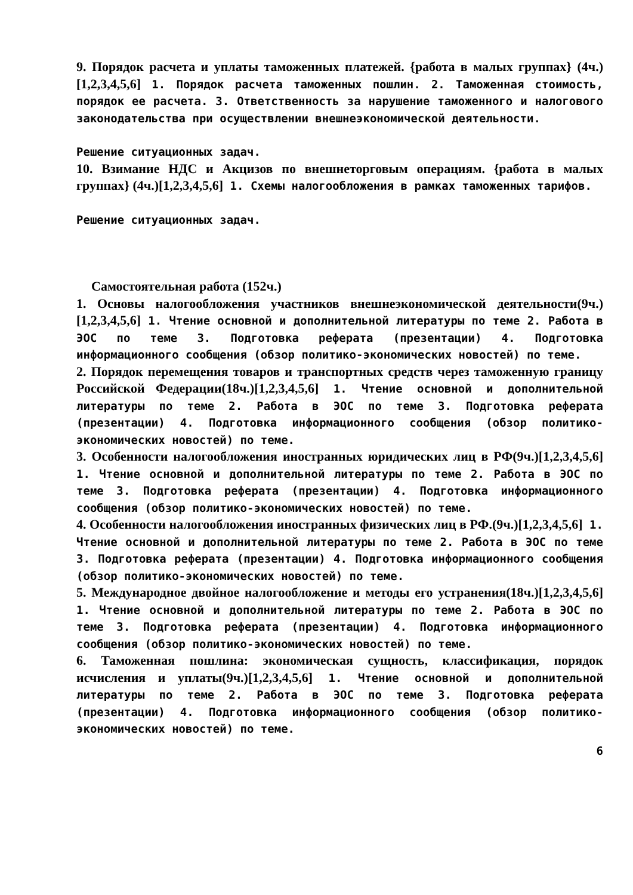9. Порядок расчета и уплаты таможенных платежей. {работа в малых группах} (4ч.)[1,2,3,4,5,6] 1. Порядок расчета таможенных пошлин. 2. Таможенная стоимость, порядок ее расчета. 3. Ответственность за нарушение таможенного и налогового законодательства при осуществлении внешнеэкономической деятельности.
Решение ситуационных задач.
10. Взимание НДС и Акцизов по внешнеторговым операциям. {работа в малых группах} (4ч.)[1,2,3,4,5,6] 1. Схемы налогообложения в рамках таможенных тарифов.
Решение ситуационных задач.
Самостоятельная работа (152ч.)
1. Основы налогообложения участников внешнеэкономической деятельности(9ч.)[1,2,3,4,5,6] 1. Чтение основной и дополнительной литературы по теме 2. Работа в ЭОС по теме 3. Подготовка реферата (презентации) 4. Подготовка информационного сообщения (обзор политико-экономических новостей) по теме.
2. Порядок перемещения товаров и транспортных средств через таможенную границу Российской Федерации(18ч.)[1,2,3,4,5,6] 1. Чтение основной и дополнительной литературы по теме 2. Работа в ЭОС по теме 3. Подготовка реферата (презентации) 4. Подготовка информационного сообщения (обзор политико-экономических новостей) по теме.
3. Особенности налогообложения иностранных юридических лиц в РФ(9ч.)[1,2,3,4,5,6] 1. Чтение основной и дополнительной литературы по теме 2. Работа в ЭОС по теме 3. Подготовка реферата (презентации) 4. Подготовка информационного сообщения (обзор политико-экономических новостей) по теме.
4. Особенности налогообложения иностранных физических лиц в РФ.(9ч.)[1,2,3,4,5,6] 1. Чтение основной и дополнительной литературы по теме 2. Работа в ЭОС по теме 3. Подготовка реферата (презентации) 4. Подготовка информационного сообщения (обзор политико-экономических новостей) по теме.
5. Международное двойное налогообложение и методы его устранения(18ч.)[1,2,3,4,5,6] 1. Чтение основной и дополнительной литературы по теме 2. Работа в ЭОС по теме 3. Подготовка реферата (презентации) 4. Подготовка информационного сообщения (обзор политико-экономических новостей) по теме.
6. Таможенная пошлина: экономическая сущность, классификация, порядок исчисления и уплаты(9ч.)[1,2,3,4,5,6] 1. Чтение основной и дополнительной литературы по теме 2. Работа в ЭОС по теме 3. Подготовка реферата (презентации) 4. Подготовка информационного сообщения (обзор политико-экономических новостей) по теме.
6